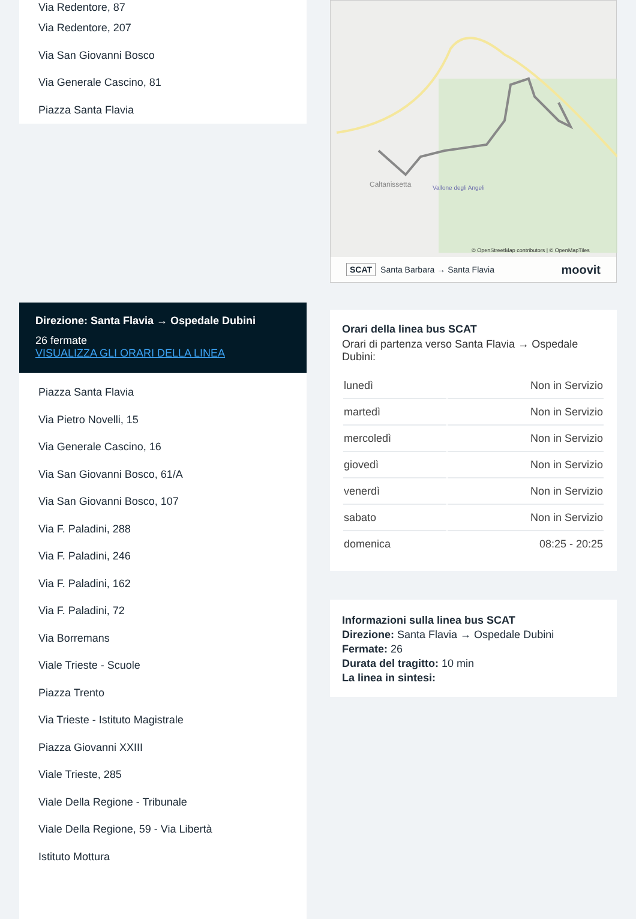Via Redentore, 87
Via Redentore, 207
Via San Giovanni Bosco
Via Generale Cascino, 81
Piazza Santa Flavia
Direzione: Santa Flavia → Ospedale Dubini
26 fermate
VISUALIZZA GLI ORARI DELLA LINEA
Piazza Santa Flavia
Via Pietro Novelli, 15
Via Generale Cascino, 16
Via San Giovanni Bosco, 61/A
Via San Giovanni Bosco, 107
Via F. Paladini, 288
Via F. Paladini, 246
Via F. Paladini, 162
Via F. Paladini, 72
Via Borremans
Viale Trieste - Scuole
Piazza Trento
Via Trieste - Istituto Magistrale
Piazza Giovanni XXIII
Viale Trieste, 285
Viale Della Regione - Tribunale
Viale Della Regione, 59 - Via Libertà
Istituto Mottura
Caltanissetta
Vallone degli Angeli
© OpenStreetMap contributors | © OpenMapTiles
SCAT Santa Barbara → Santa Flavia moovit
Orari della linea bus SCAT
Orari di partenza verso Santa Flavia → Ospedale Dubini:
| lunedì | Non in Servizio |
| martedì | Non in Servizio |
| mercoledì | Non in Servizio |
| giovedì | Non in Servizio |
| venerdì | Non in Servizio |
| sabato | Non in Servizio |
| domenica | 08:25 - 20:25 |
Informazioni sulla linea bus SCAT
Direzione: Santa Flavia → Ospedale Dubini
Fermate: 26
Durata del tragitto: 10 min
La linea in sintesi: